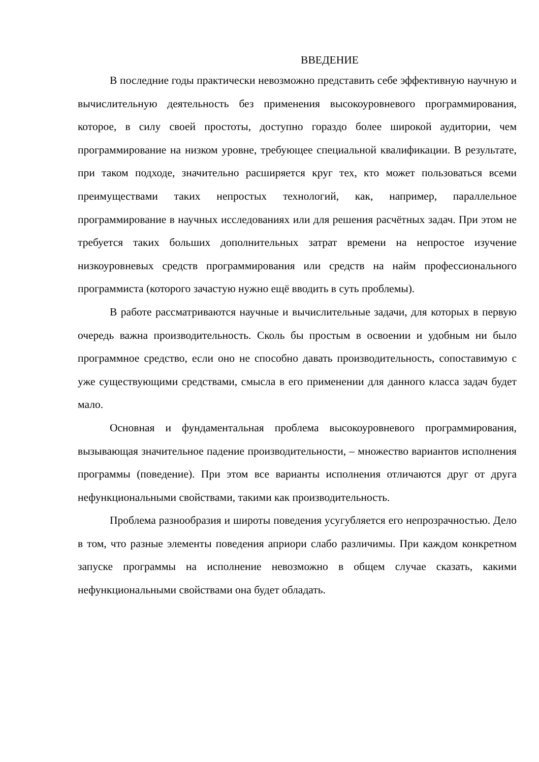ВВЕДЕНИЕ
В последние годы практически невозможно представить себе эффективную научную и вычислительную деятельность без применения высокоуровневого программирования, которое, в силу своей простоты, доступно гораздо более широкой аудитории, чем программирование на низком уровне, требующее специальной квалификации. В результате, при таком подходе, значительно расширяется круг тех, кто может пользоваться всеми преимуществами таких непростых технологий, как, например, параллельное программирование в научных исследованиях или для решения расчётных задач. При этом не требуется таких больших дополнительных затрат времени на непростое изучение низкоуровневых средств программирования или средств на найм профессионального программиста (которого зачастую нужно ещё вводить в суть проблемы).
В работе рассматриваются научные и вычислительные задачи, для которых в первую очередь важна производительность. Сколь бы простым в освоении и удобным ни было программное средство, если оно не способно давать производительность, сопоставимую с уже существующими средствами, смысла в его применении для данного класса задач будет мало.
Основная и фундаментальная проблема высокоуровневого программирования, вызывающая значительное падение производительности, – множество вариантов исполнения программы (поведение). При этом все варианты исполнения отличаются друг от друга нефункциональными свойствами, такими как производительность.
Проблема разнообразия и широты поведения усугубляется его непрозрачностью. Дело в том, что разные элементы поведения априори слабо различимы. При каждом конкретном запуске программы на исполнение невозможно в общем случае сказать, какими нефункциональными свойствами она будет обладать.